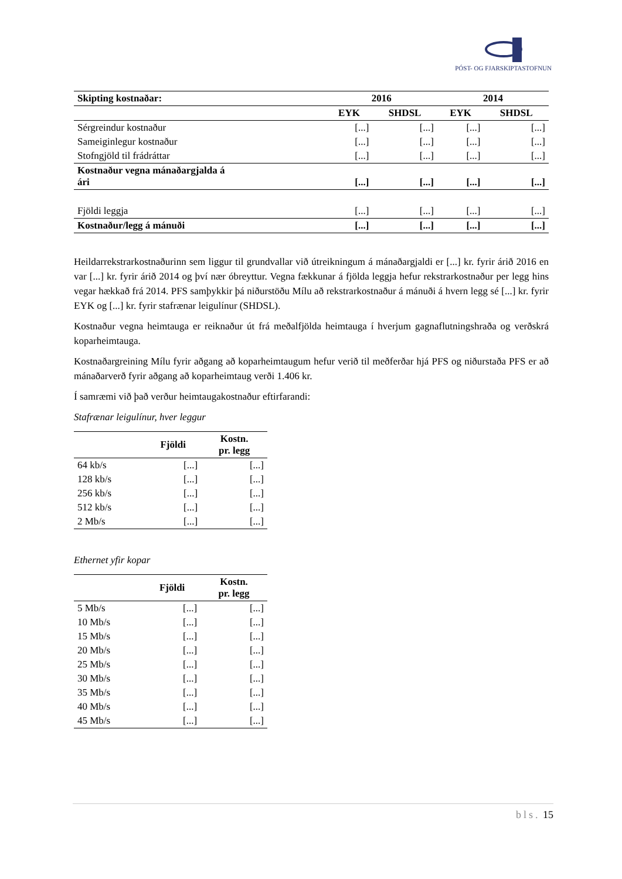PÓST- OG FJARSKIPTASTOFNUN
| Skipting kostnaðar: | 2016 | | 2014 | |
| --- | --- | --- | --- | --- |
| | EYK | SHDSL | EYK | SHDSL |
| Sérgreindur kostnaður | [...] | [...] | [...] | [...] |
| Sameiginlegur kostnaður | [...] | [...] | [...] | [...] |
| Stofngjöld til frádráttar | [...] | [...] | [...] | [...] |
| Kostnaður vegna mánaðargjalda á ári | [...] | [...] | [...] | [...] |
| Fjöldi leggja | [...] | [...] | [...] | [...] |
| Kostnaður/legg á mánuði | [...] | [...] | [...] | [...] |
Heildarrekstrarkostnaðurinn sem liggur til grundvallar við útreikningum á mánaðargjaldi er [...] kr. fyrir árið 2016 en var [...] kr. fyrir árið 2014 og því nær óbreyttur. Vegna fækkunar á fjölda leggja hefur rekstrarkostnaður per legg hins vegar hækkað frá 2014. PFS samþykkir þá niðurstöðu Mílu að rekstrarkostnaður á mánuði á hvern legg sé [...] kr. fyrir EYK og [...] kr. fyrir stafrænar leigulínur (SHDSL).
Kostnaður vegna heimtauga er reiknaður út frá meðalfjölda heimtauga í hverjum gagnaflutningshraða og verðskrá koparheimtauga.
Kostnaðargreining Mílu fyrir aðgang að koparheimtaugum hefur verið til meðferðar hjá PFS og niðurstaða PFS er að mánaðarverð fyrir aðgang að koparheimtaug verði 1.406 kr.
Í samræmi við það verður heimtaugakostnaður eftirfarandi:
Stafrænar leigulínur, hver leggur
| | Fjöldi | Kostn. pr. legg |
| --- | --- | --- |
| 64 kb/s | [...] | [...] |
| 128 kb/s | [...] | [...] |
| 256 kb/s | [...] | [...] |
| 512 kb/s | [...] | [...] |
| 2 Mb/s | [...] | [...] |
Ethernet yfir kopar
| | Fjöldi | Kostn. pr. legg |
| --- | --- | --- |
| 5 Mb/s | [...] | [...] |
| 10 Mb/s | [...] | [...] |
| 15 Mb/s | [...] | [...] |
| 20 Mb/s | [...] | [...] |
| 25 Mb/s | [...] | [...] |
| 30 Mb/s | [...] | [...] |
| 35 Mb/s | [...] | [...] |
| 40 Mb/s | [...] | [...] |
| 45 Mb/s | [...] | [...] |
bls. 15